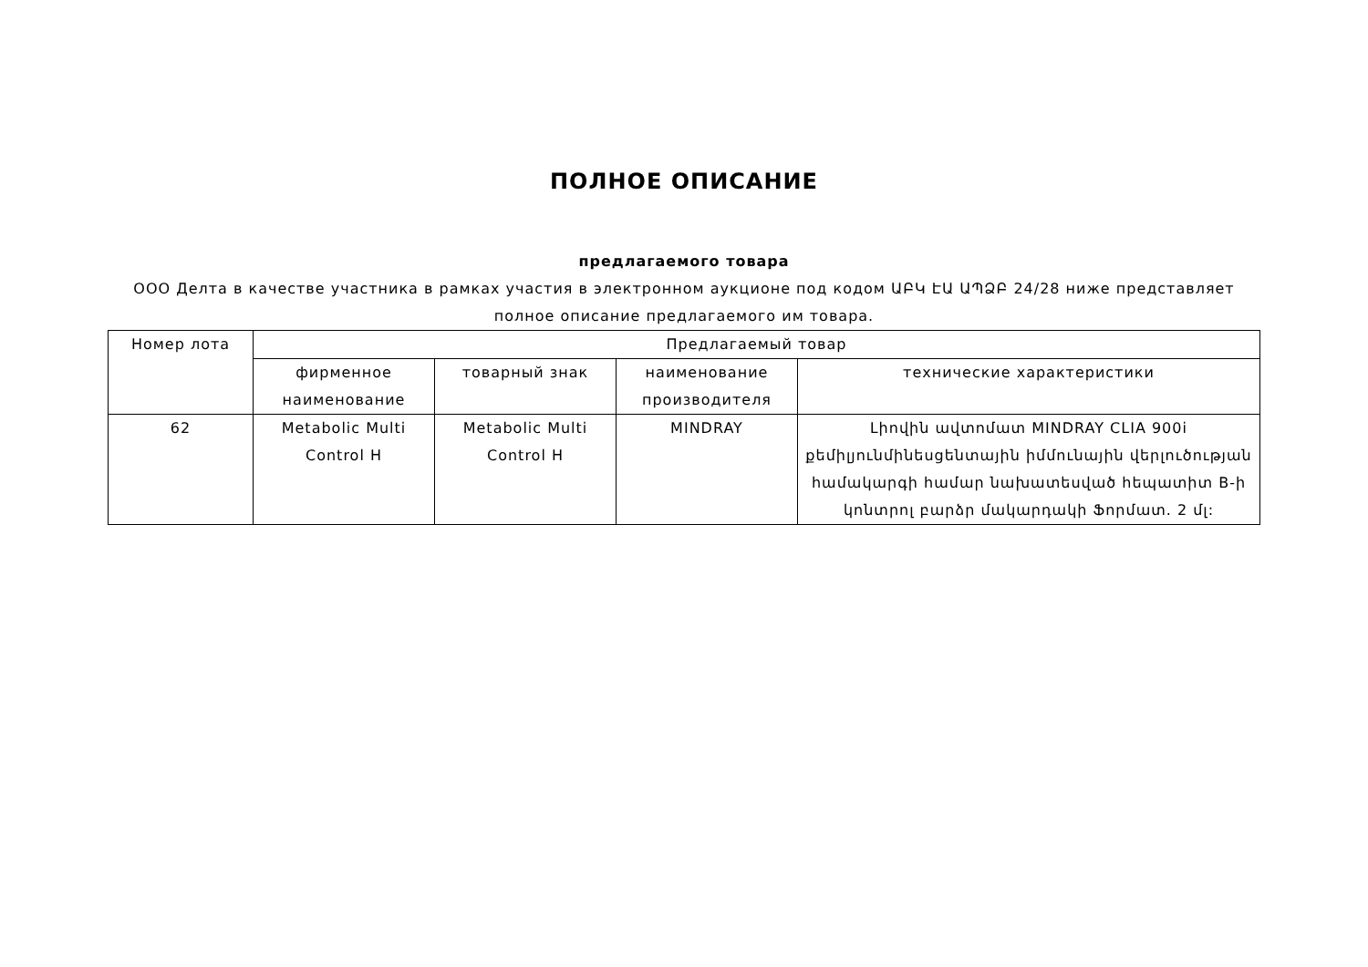ПОЛНОЕ ОПИСАНИЕ
предлагаемого товара
ООО Делта в качестве участника в рамках участия в электронном аукционе под кодом ԱԲԿ ԷԱ ԱՊՁԲ 24/28 ниже представляет полное описание предлагаемого им товара.
| Номер лота | Предлагаемый товар | | | |
| --- | --- | --- | --- | --- |
| | фирменное наименование | товарный знак | наименование производителя | технические характеристики |
| 62 | Metabolic Multi Control H | Metabolic Multi Control H | MINDRAY | Լիովին ավտոմատ MINDRAY CLIA 900i քեմիլյունմինեսցենտային իմմունային վերլուծության համակարգի համար նախատեսված հեպատիտ B-ի կոնտրոլ բարձր մակարդակի Ֆորմատ. 2 մլ: |